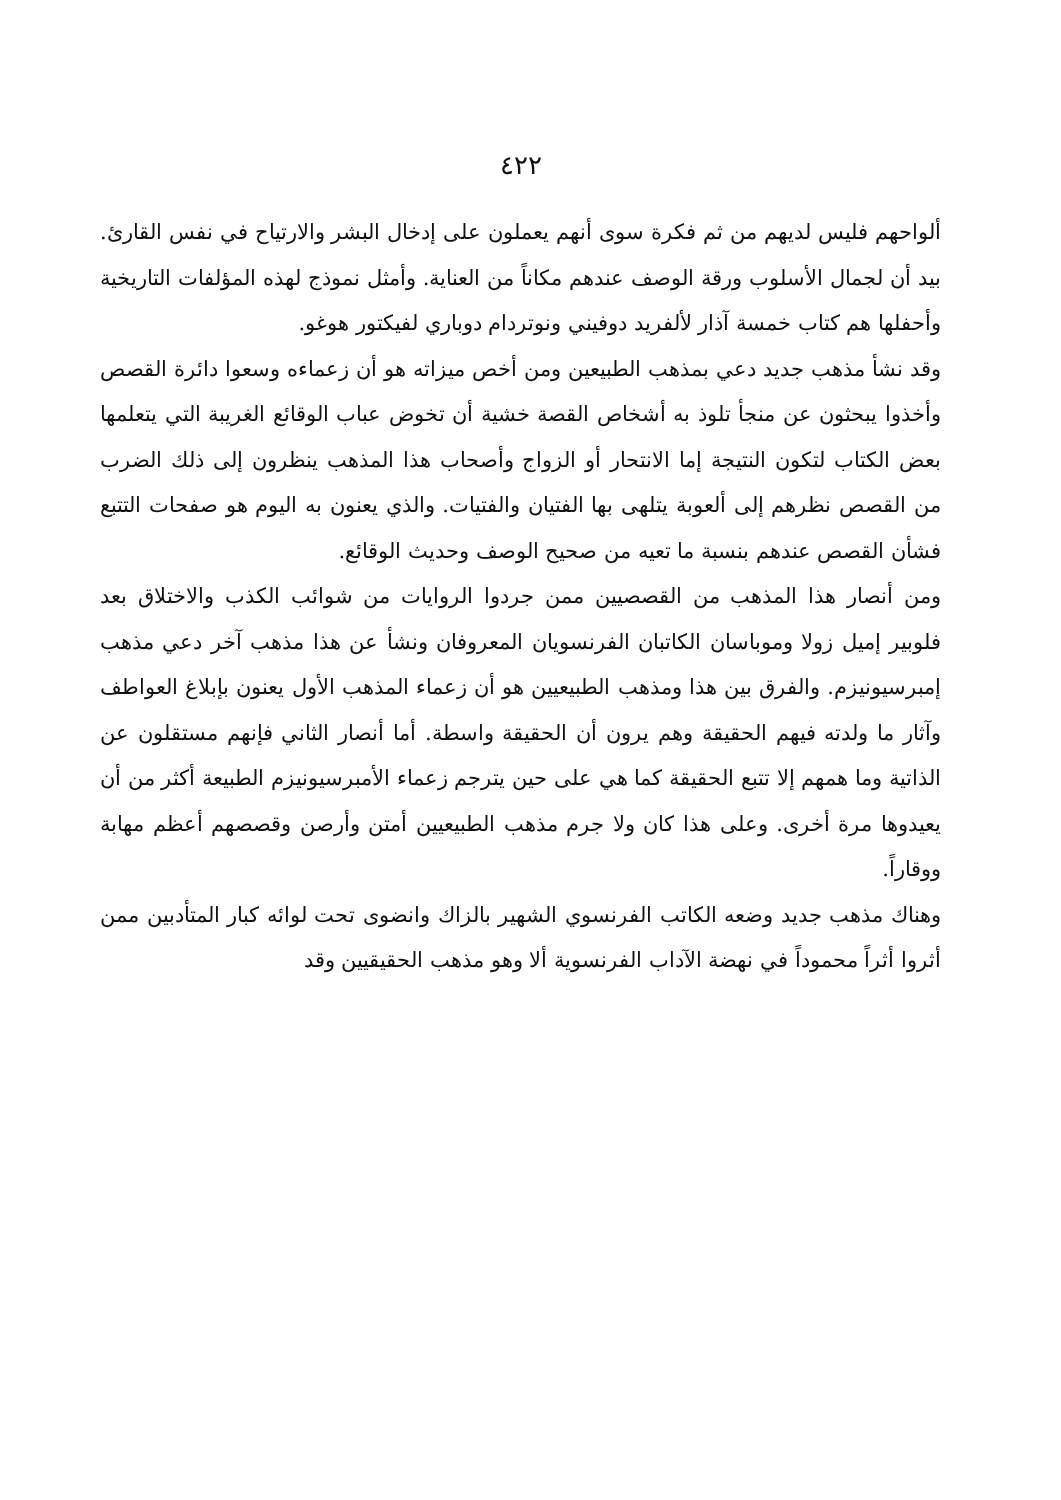٤٢٢
ألواحهم فليس لديهم من ثم فكرة سوى أنهم يعملون على إدخال البشر والارتياح في نفس القارئ. بيد أن لجمال الأسلوب ورقة الوصف عندهم مكاناً من العناية. وأمثل نموذج لهذه المؤلفات التاريخية وأحفلها هم كتاب خمسة آذار لألفريد دوفيني ونوتردام دوباري لفيكتور هوغو.
وقد نشأ مذهب جديد دعي بمذهب الطبيعين ومن أخص ميزاته هو أن زعماءه وسعوا دائرة القصص وأخذوا يبحثون عن منجأ تلوذ به أشخاص القصة خشية أن تخوض عباب الوقائع الغريبة التي يتعلمها بعض الكتاب لتكون النتيجة إما الانتحار أو الزواج وأصحاب هذا المذهب ينظرون إلى ذلك الضرب من القصص نظرهم إلى ألعوبة يتلهى بها الفتيان والفتيات. والذي يعنون به اليوم هو صفحات التتبع فشأن القصص عندهم بنسبة ما تعيه من صحيح الوصف وحديث الوقائع.
ومن أنصار هذا المذهب من القصصيين ممن جردوا الروايات من شوائب الكذب والاختلاق بعد فلوبير إميل زولا وموباسان الكاتبان الفرنسويان المعروفان ونشأ عن هذا مذهب آخر دعي مذهب إمبرسيونيزم. والفرق بين هذا ومذهب الطبيعيين هو أن زعماء المذهب الأول يعنون بإبلاغ العواطف وآثار ما ولدته فيهم الحقيقة وهم يرون أن الحقيقة واسطة. أما أنصار الثاني فإنهم مستقلون عن الذاتية وما همهم إلا تتبع الحقيقة كما هي على حين يترجم زعماء الأمبرسيونيزم الطبيعة أكثر من أن يعيدوها مرة أخرى. وعلى هذا كان ولا جرم مذهب الطبيعيين أمتن وأرصن وقصصهم أعظم مهابة ووقاراً.
وهناك مذهب جديد وضعه الكاتب الفرنسوي الشهير بالزاك وانضوى تحت لوائه كبار المتأدبين ممن أثروا أثراً محموداً في نهضة الآداب الفرنسوية ألا وهو مذهب الحقيقيين وقد